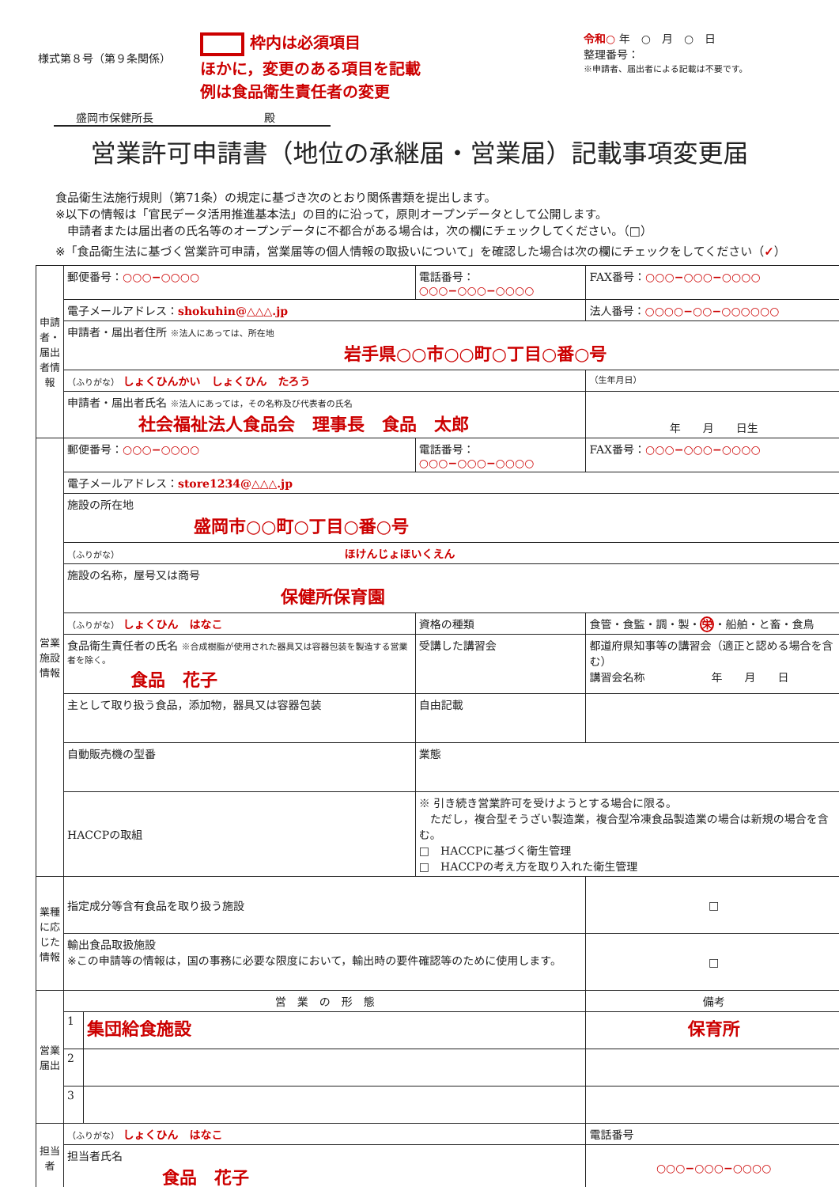様式第８号（第９条関係）
枠内は必須項目
ほかに，変更のある項目を記載
例は食品衛生責任者の変更
令和○ 年　○　月　○　日
整理番号：
※申請者、届出者による記載は不要です。
　　盛岡市保健所長　　　　　　　　　　殿
営業許可申請書（地位の承継届・営業届）記載事項変更届
食品衛生法施行規則（第71条）の規定に基づき次のとおり関係書類を提出します。
※以下の情報は「官民データ活用推進基本法」の目的に沿って，原則オープンデータとして公開します。
　申請者または届出者の氏名等のオープンデータに不都合がある場合は，次の欄にチェックしてください。（□）
※「食品衛生法に基づく営業許可申請，営業届等の個人情報の取扱いについて」を確認した場合は次の欄にチェックをしてください（✓）
| 申請者・届出者情報 | 郵便番号： ○○○−○○○○ | | 電話番号： ○○○−○○○−○○○○ | | FAX番号： ○○○−○○○−○○○○ | |
| | 電子メールアドレス： shokuhin@△△△.jp | | | | 法人番号： ○○○○−○○−○○○○○○ | |
| | 申請者・届出者住所 ※法人にあっては、所在地 岩手県○○市○○町○丁目○番○号 | | | | | |
| | （ふりがな） しょくひんかい しょくひん たろう | | | | （生年月日） | |
| | 申請者・届出者氏名 ※法人にあっては，その名称及び代表者の氏名 社会福祉法人食品会 理事長 食品 太郎 | | | | 年 月 日生 | |
| 営業施設情報 | 郵便番号： ○○○−○○○○ | | 電話番号： ○○○−○○○−○○○○ | | FAX番号： ○○○−○○○−○○○○ | |
| | 電子メールアドレス： store1234@△△△.jp | | | | | |
| | 施設の所在地 盛岡市○○町○丁目○番○号 | | | | | |
| | （ふりがな） ほけんじょほいくえん | | | | | |
| | 施設の名称，屋号又は商号 保健所保育園 | | | | | |
| | （ふりがな） しょくひん はなこ | | | 資格の種類 | 食管・食監・調・製・ 栄 ・船舶・と畜・食鳥 | |
| | 食品衛生責任者の氏名 ※合成樹脂が使用された器具又は容器包装を製造する営業者を除く。 食品 花子 | | | 受講した講習会 | 都道府県知事等の講習会（適正と認める場合を含む） 講習会名称 年 月 日 | |
| | 主として取り扱う食品，添加物，器具又は容器包装 | | | 自由記載 | | |
| | 自動販売機の型番 | | | 業態 | | |
| | HACCPの取組 | | ※ 引き続き営業許可を受けようとする場合に限る。 ただし，複合型そうざい製造業，複合型冷凍食品製造業の場合は新規の場合を含む。 □ HACCPに基づく衛生管理 □ HACCPの考え方を取り入れた衛生管理 | | | |
| 業種に応じた情報 | 指定成分等含有食品を取り扱う施設 | | | | | □ |
| | 輸出食品取扱施設 ※この申請等の情報は，国の事務に必要な限度において，輸出時の要件確認等のために使用します。 | | | | | □ |
| 営業届出 | 営 業 の 形 態 | | | | 備考 | |
| | 1 | 集団給食施設 | | | 保育所 | |
| | 2 | | | | | |
| | 3 | | | | | |
| 担当者 | （ふりがな） しょくひん はなこ | | | | 電話番号 | |
| | 担当者氏名 食品 花子 | | | | ○○○−○○○−○○○○ | |